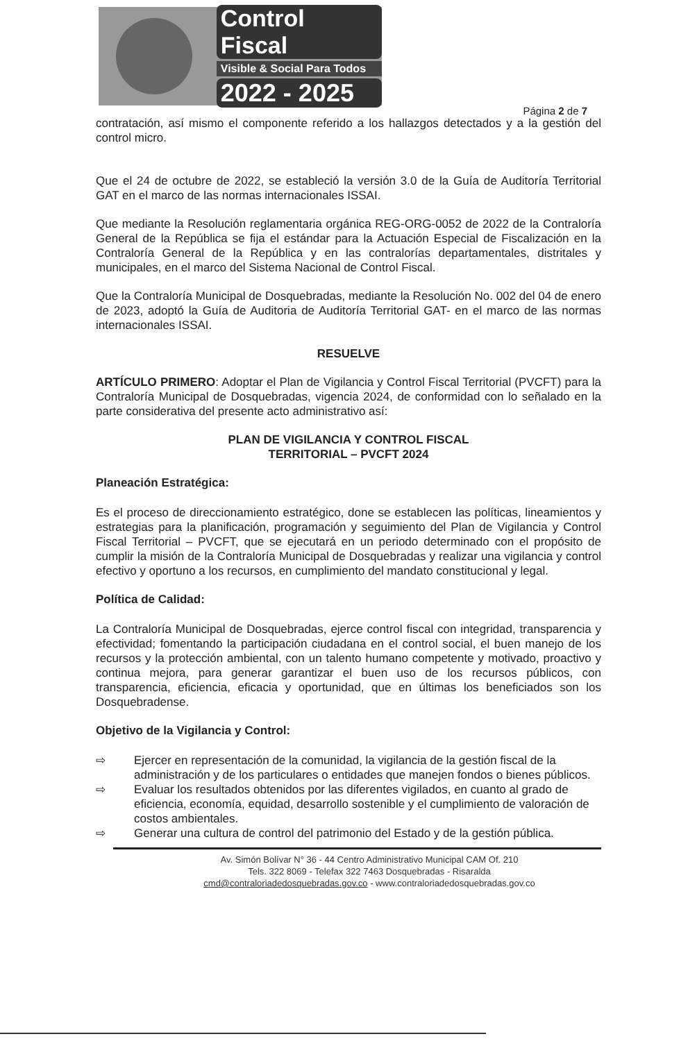Control Fiscal
Visible & Social Para Todos
2022 - 2025
Página 2 de 7
contratación, así mismo el componente referido a los hallazgos detectados y a la gestión del control micro.
Que el 24 de octubre de 2022, se estableció la versión 3.0 de la Guía de Auditoría Territorial GAT en el marco de las normas internacionales ISSAI.
Que mediante la Resolución reglamentaria orgánica REG-ORG-0052 de 2022 de la Contraloría General de la República se fija el estándar para la Actuación Especial de Fiscalización en la Contraloría General de la República y en las contralorías departamentales, distritales y municipales, en el marco del Sistema Nacional de Control Fiscal.
Que la Contraloría Municipal de Dosquebradas, mediante la Resolución No. 002 del 04 de enero de 2023, adoptó la Guía de Auditoria de Auditoría Territorial GAT- en el marco de las normas internacionales ISSAI.
RESUELVE
ARTÍCULO PRIMERO: Adoptar el Plan de Vigilancia y Control Fiscal Territorial (PVCFT) para la Contraloría Municipal de Dosquebradas, vigencia 2024, de conformidad con lo señalado en la parte considerativa del presente acto administrativo así:
PLAN DE VIGILANCIA Y CONTROL FISCAL
TERRITORIAL – PVCFT 2024
Planeación Estratégica:
Es el proceso de direccionamiento estratégico, done se establecen las políticas, lineamientos y estrategias para la planificación, programación y seguimiento del Plan de Vigilancia y Control Fiscal Territorial – PVCFT, que se ejecutará en un periodo determinado con el propósito de cumplir la misión de la Contraloría Municipal de Dosquebradas y realizar una vigilancia y control efectivo y oportuno a los recursos, en cumplimiento del mandato constitucional y legal.
Política de Calidad:
La Contraloría Municipal de Dosquebradas, ejerce control fiscal con integridad, transparencia y efectividad; fomentando la participación ciudadana en el control social, el buen manejo de los recursos y la protección ambiental, con un talento humano competente y motivado, proactivo y continua mejora, para generar garantizar el buen uso de los recursos públicos, con transparencia, eficiencia, eficacia y oportunidad, que en últimas los beneficiados son los Dosquebradense.
Objetivo de la Vigilancia y Control:
⇨ Ejercer en representación de la comunidad, la vigilancia de la gestión fiscal de la administración y de los particulares o entidades que manejen fondos o bienes públicos.
⇨ Evaluar los resultados obtenidos por las diferentes vigilados, en cuanto al grado de eficiencia, economía, equidad, desarrollo sostenible y el cumplimiento de valoración de costos ambientales.
⇨ Generar una cultura de control del patrimonio del Estado y de la gestión pública.
Av. Simón Bolívar N° 36 - 44 Centro Administrativo Municipal CAM Of. 210
Tels. 322 8069 - Telefax 322 7463 Dosquebradas - Risaralda
cmd@contraloriadedosquebradas.gov.co - www.contraloriadedosquebradas.gov.co